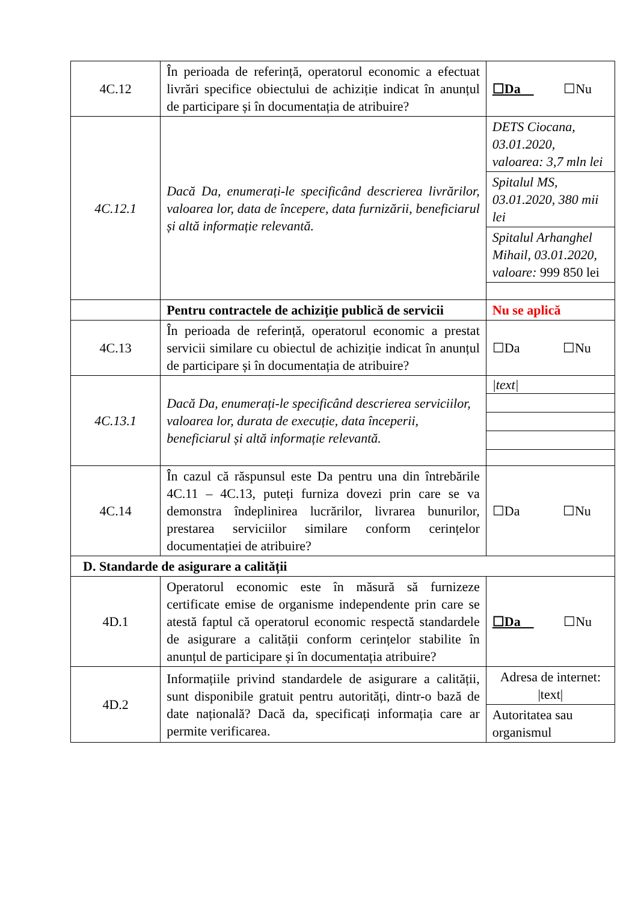| 4C.12 | În perioada de referință, operatorul economic a efectuat livrări specifice obiectului de achiziție indicat în anunțul de participare și în documentația de atribuire? | ☐Da ☐Nu |
| 4C.12.1 | Dacă Da, enumerați-le specificând descrierea livrărilor, valoarea lor, data de începere, data furnizării, beneficiarul și altă informație relevantă. | DETS Ciocana, 03.01.2020, valoarea: 3,7 mln lei Spitalul MS, 03.01.2020, 380 mii lei Spitalul Arhanghel Mihail, 03.01.2020, valoare: 999 850 lei |
| | Pentru contractele de achiziție publică de servicii | Nu se aplică |
| 4C.13 | În perioada de referință, operatorul economic a prestat servicii similare cu obiectul de achiziție indicat în anunțul de participare și în documentația de atribuire? | ☐Da ☐Nu |
| 4C.13.1 | Dacă Da, enumerați-le specificând descrierea serviciilor, valoarea lor, durata de execuție, data începerii, beneficiarul și altă informație relevantă. | /text/ |
| 4C.14 | În cazul că răspunsul este Da pentru una din întrebările 4C.11 – 4C.13, puteți furniza dovezi prin care se va demonstra îndeplinirea lucrărilor, livrarea bunurilor, prestarea serviciilor similare conform cerințelor documentației de atribuire? | ☐Da ☐Nu |
| D. Standarde de asigurare a calității | | |
| 4D.1 | Operatorul economic este în măsură să furnizeze certificate emise de organisme independente prin care se atestă faptul că operatorul economic respectă standardele de asigurare a calității conform cerințelor stabilite în anunțul de participare și în documentația atribuire? | ☐Da ☐Nu |
| 4D.2 | Informațiile privind standardele de asigurare a calității, sunt disponibile gratuit pentru autorități, dintr-o bază de date națională? Dacă da, specificați informația care ar permite verificarea. | Adresa de internet: /text/ Autoritatea sau organismul |